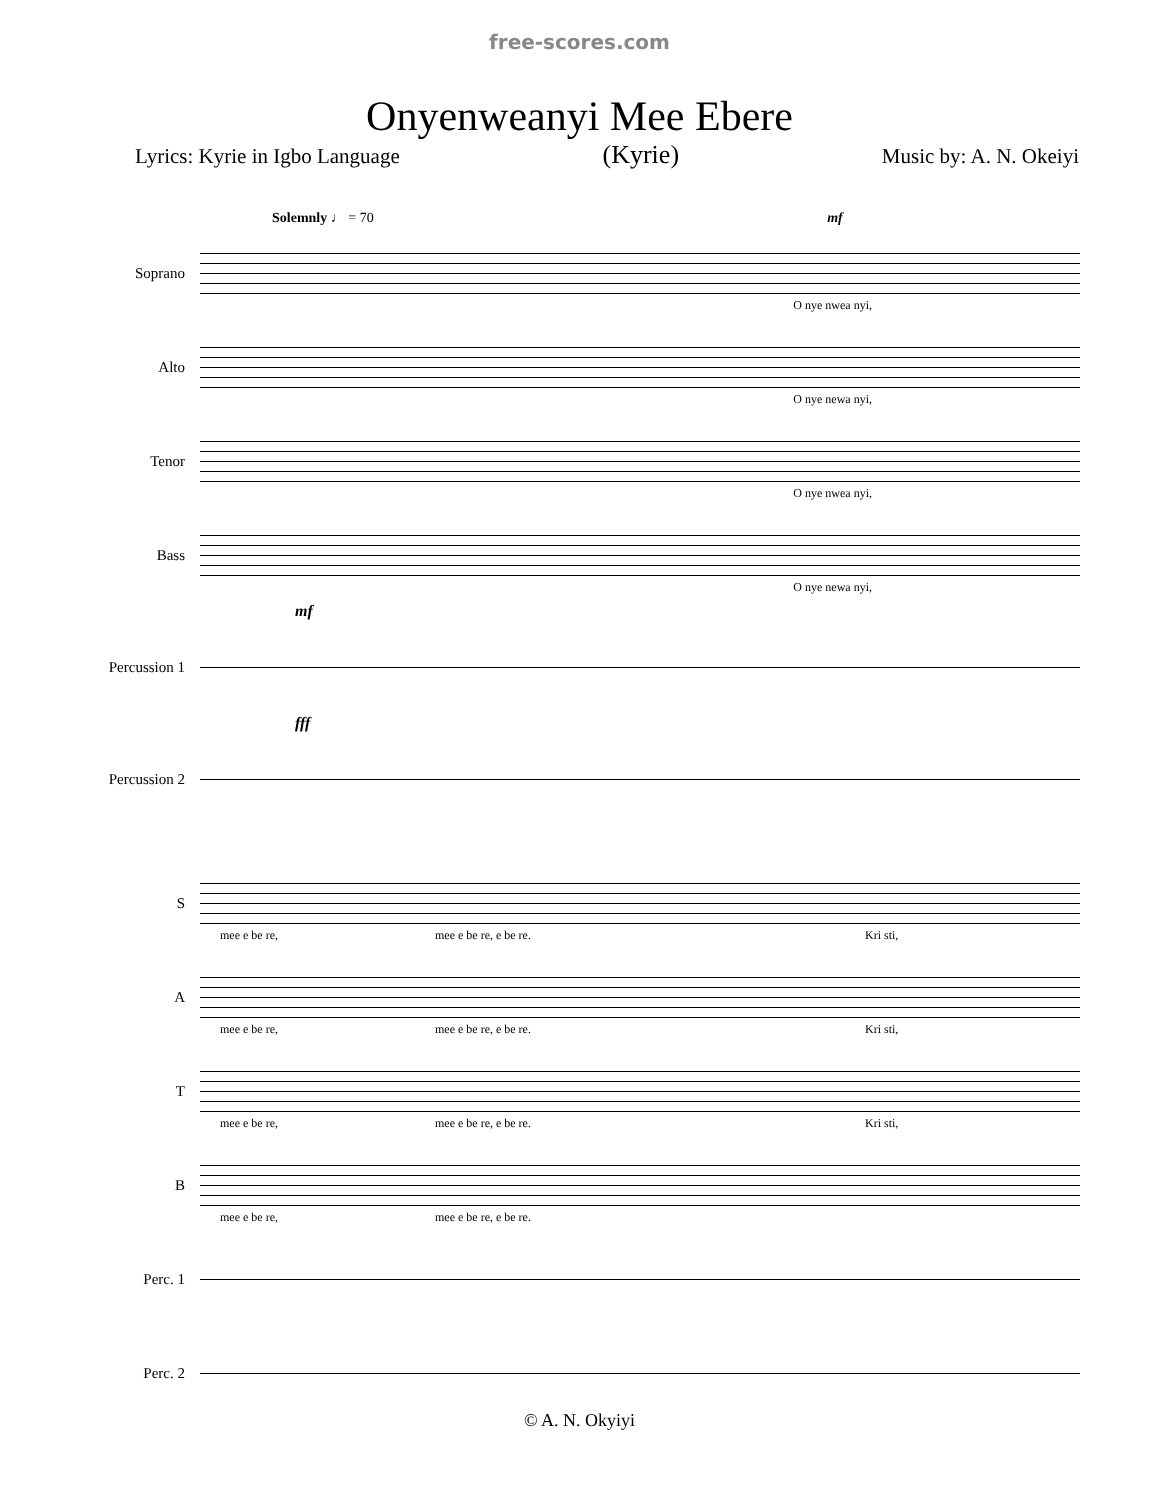free-scores.com
Onyenweanyi Mee Ebere
Lyrics: Kyrie in Igbo Language (Kyrie) Music by: A. N. Okeiyi
Solemnly ♩ = 70 mf
Soprano
O nye nwea nyi,
Alto
O nye newa nyi,
Tenor
O nye nwea nyi,
Bass
O nye newa nyi,
mf
Percussion 1
fff
Percussion 2
S
mee e be re, mee e be re, e be re. Kri sti,
A
mee e be re, mee e be re, e be re. Kri sti,
T
mee e be re, mee e be re, e be re. Kri sti,
B
mee e be re, mee e be re, e be re.
Perc. 1
Perc. 2
© A. N. Okyiyi